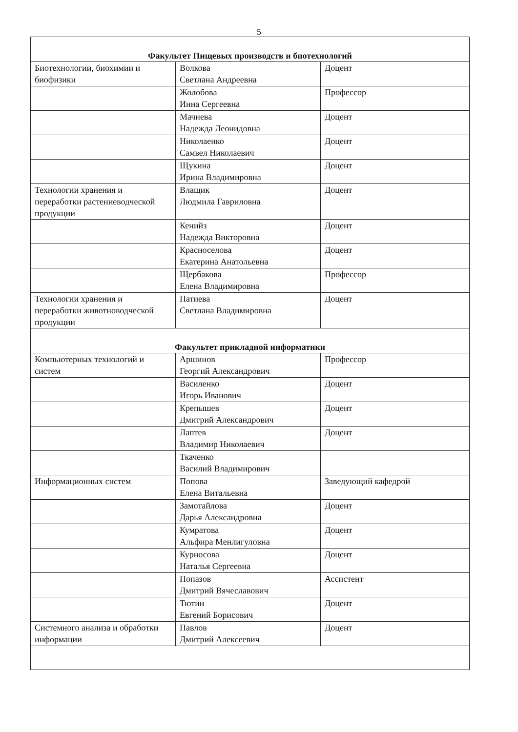5
| Факультет Пищевых производств и биотехнологий | | |
| Биотехнологии, биохимии и биофизики | Волкова Светлана Андреевна | Доцент |
| | Жолобова Инна Сергеевна | Профессор |
| | Мачнева Надежда Леонидовна | Доцент |
| | Николаенко Самвел Николаевич | Доцент |
| | Щукина Ирина Владимировна | Доцент |
| Технологии хранения и переработки растениеводческой продукции | Влащик Людмила Гавриловна | Доцент |
| | Кенийз Надежда Викторовна | Доцент |
| | Красноселова Екатерина Анатольевна | Доцент |
| | Щербакова Елена Владимировна | Профессор |
| Технологии хранения и переработки животноводческой продукции | Патиева Светлана Владимировна | Доцент |
| Факультет прикладной информатики | | |
| Компьютерных технологий и систем | Аршинов Георгий Александрович | Профессор |
| | Василенко Игорь Иванович | Доцент |
| | Крепышев Дмитрий Александрович | Доцент |
| | Лаптев Владимир Николаевич | Доцент |
| | Ткаченко Василий Владимирович | |
| Информационных систем | Попова Елена Витальевна | Заведующий кафедрой |
| | Замотайлова Дарья Александровна | Доцент |
| | Кумратова Альфира Менлигуловна | Доцент |
| | Курносова Наталья Сергеевна | Доцент |
| | Попазов Дмитрий Вячеславович | Ассистент |
| | Тютин Евгений Борисович | Доцент |
| Системного анализа и обработки информации | Павлов Дмитрий Алексеевич | Доцент |